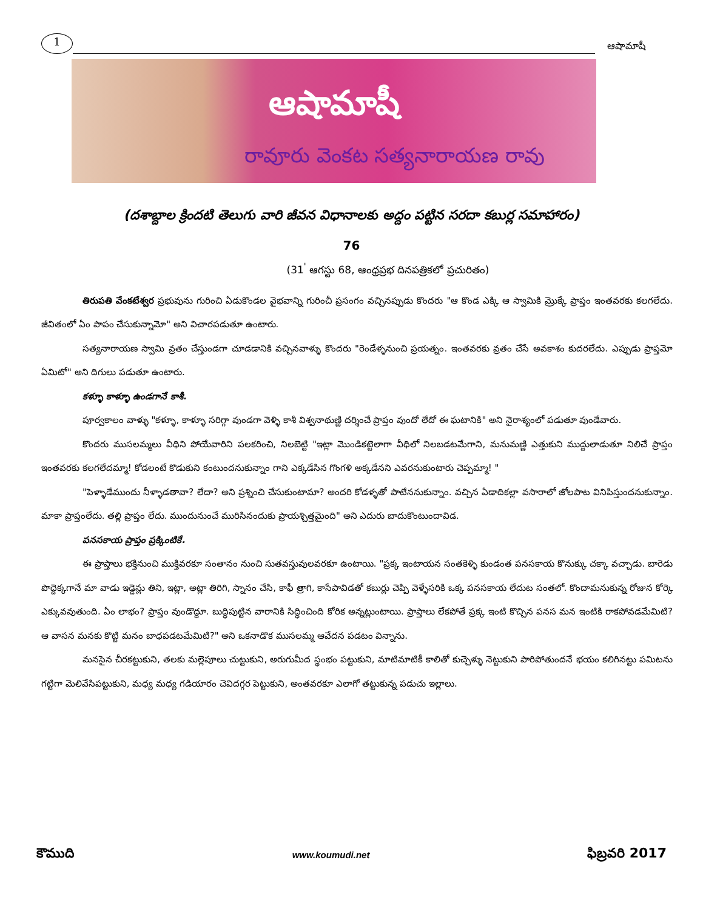1
ఆషామాషీ
ఆషామాషీ
రావూరు వెంకట సత్యనారాయణ రావు
(దశాబ్దాల క్రిందటి తెలుగు వారి జీవన విధానాలకు అద్దం పట్టిన సరదా కబుర్ల సమాహారం)
76
(31<sup>'</sup> ఆగస్టు 68, ఆంధ్రప్రభ దినపత్రికలో ప్రచురితం)
తిరుపతి వేంకటేశ్వర ప్రభువును గురించి ఏడుకొండల వైభవాన్ని గురించీ ప్రసంగం వచ్చినప్పుడు కొందరు "ఆ కొండ ఎక్కి ఆ స్వామికి మ్రొక్కే ప్రాప్తం ఇంతవరకు కలగలేదు. జీవితంలో ఏం పాపం చేసుకున్నామో" అని విచారపడుతూ ఉంటారు.
సత్యనారాయణ స్వామి వ్రతం చేస్తుండగా చూడడానికి వచ్చినవాళ్ళు కొందరు "రెండేళ్ళనుంచి ప్రయత్నం. ఇంతవరకు వ్రతం చేసే అవకాశం కుదరలేదు. ఎప్పుడు ప్రాప్తమో ఏమిటో" అని దిగులు పడుతూ ఉంటారు.
కళ్ళూ కాళ్ళూ ఉండగానే కాశీ.
పూర్వకాలం వాళ్ళు "కళ్ళూ, కాళ్ళూ సరిగ్గా వుండగా వెళ్ళి కాశీ విశ్వనాథుణ్ణి దర్శించే ప్రాప్తం వుందో లేదో ఈ ఘటానికి" అని నైరాశ్యంలో పడుతూ వుండేవారు.
కొందరు ముసలమ్మలు వీధిని పోయేవారిని పలకరించి, నిలబెట్టి "ఇట్లా మొండికట్టెలాగా వీధిలో నిలబడటమేగాని, మనుమణ్ణి ఎత్తుకుని ముద్దులాడుతూ నిలిచే ప్రాప్తం ఇంతవరకు కలగలేదమ్మా! కోడలంటే కొడుకుని కంటుందనుకున్నాం గాని ఎక్కడేసిన గొంగళి అక్కడేనని ఎవరనుకుంటారు చెప్పమ్మా! "
"పెళ్ళాడేముందు నీళ్ళాడతావా? లేదా? అని ప్రశ్నించి చేసుకుంటామా? అందరి కోడళ్ళతో పాటేననుకున్నాం. వచ్చిన ఏడాదికల్లా వసారాలో జోలపాట వినిపిస్తుందనుకున్నాం. మాకా ప్రాప్తంలేదు. తల్లి ప్రాప్తం లేదు. ముందునుంచే మురిసినందుకు ప్రాయశ్చిత్తమైంది" అని ఎదురు బాదుకొంటుందావిడ.
పనసకాయ ప్రాప్తం ప్రక్కింటికే.
ఈ ప్రాప్తాలు భక్తినుంచి ముక్తివరకూ సంతానం నుంచి సుతవస్తువులవరకూ ఉంటాయి. "ప్రక్క ఇంటాయన సంతకెళ్ళి కుండంత పనసకాయ కొనుక్కు చక్కా వచ్చాడు. బారెడు పొద్దెక్కగానే మా వాడు ఇడ్డెన్లు తిని, ఇట్లా, అట్లా తిరిగి, స్నానం చేసి, కాఫీ త్రాగి, కాసేపావిడతో కబుర్లు చెప్పి వెళ్ళేసరికి ఒక్క పనసకాయ లేదుట సంతలో. కొందామనుకున్న రోజున కోర్కె ఎక్కువవుతుంది. ఏం లాభం? ప్రాప్తం వుండొద్దూ. బుద్ధిపుట్టిన వారానికి సిద్ధించింది కోరిక అన్నట్లుంటాయి. ప్రాప్తాలు లేకపోతే ప్రక్క ఇంటి కొచ్చిన పనస మన ఇంటికి రాకపోవడమేమిటి? ఆ వాసన మనకు కొట్టి మనం బాధపడటమేమిటి?" అని ఒకనాడొక ముసలమ్మ ఆవేదన పడటం విన్నాను.
మనసైన చీరకట్టుకుని, తలకు మల్లెపూలు చుట్టుకుని, అరుగుమీద స్థంభం పట్టుకుని, మాటిమాటికీ కాలితో కుచ్చెళ్ళు నెట్టుకుని పారిపోతుందనే భయం కలిగినట్టు పమిటను గట్టిగా మెలివేసిపట్టుకుని, మధ్య మధ్య గడియారం చెవిదగ్గర పెట్టుకుని, అంతవరకూ ఎలాగో తట్టుకున్న పడుచు ఇల్లాలు.
కౌముది www.koumudi.net ఫిబ్రవరి 2017